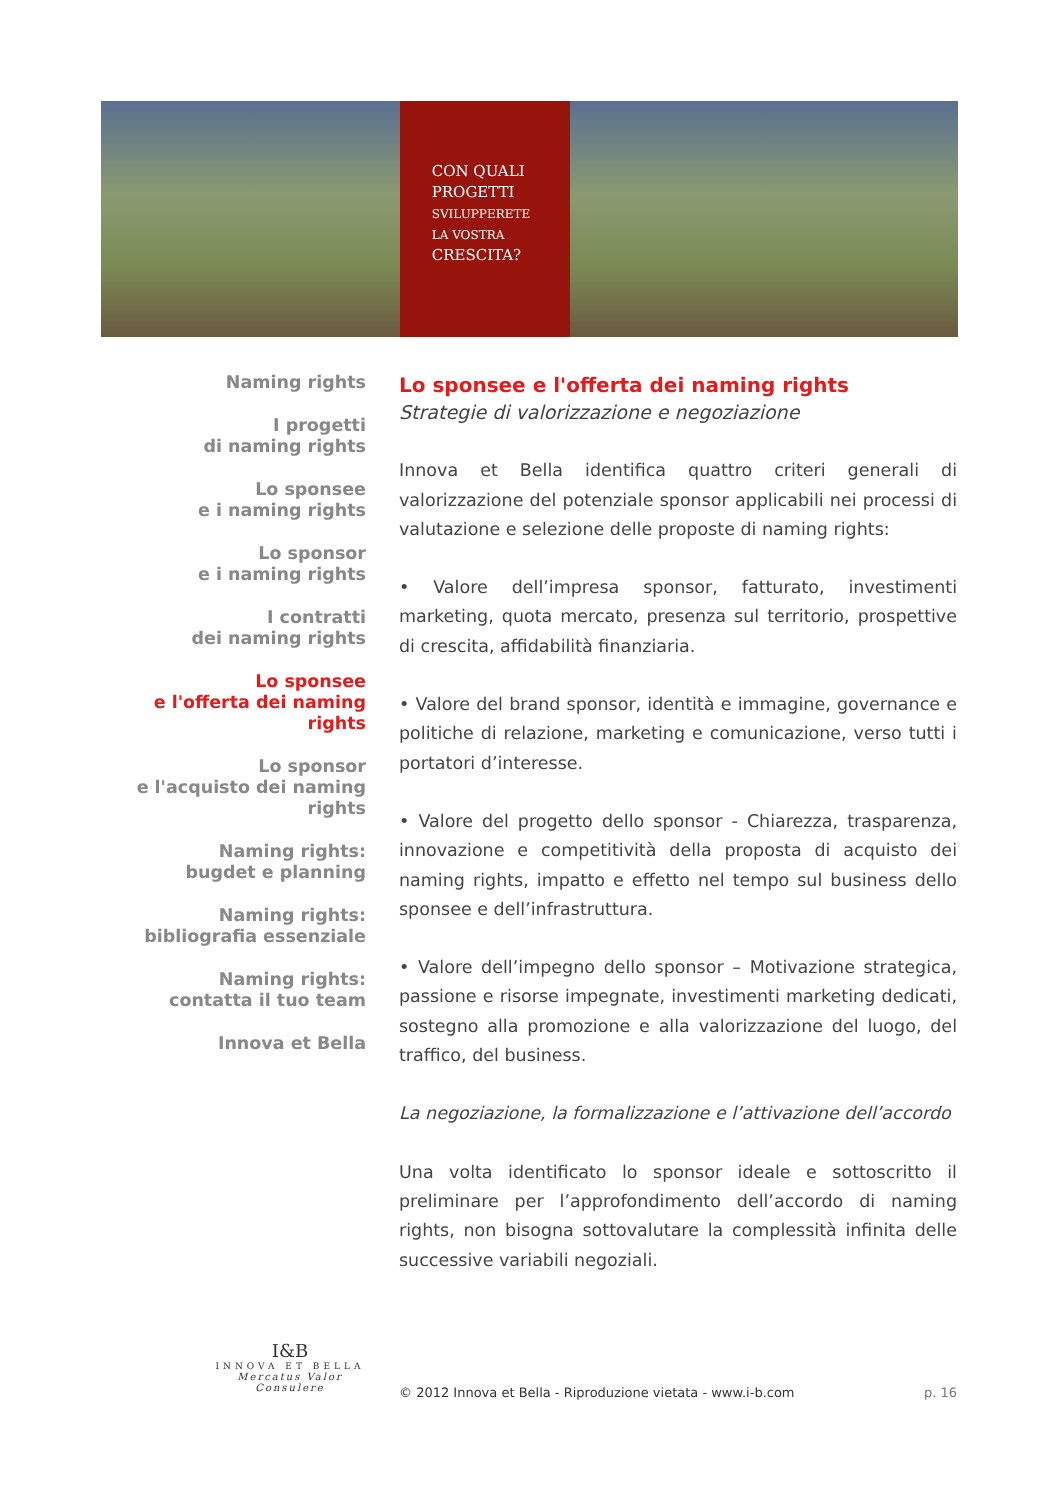CON QUALI
PROGETTI
SVILUPPERETE
LA VOSTRA
CRESCITA?
Naming rights
I progetti
di naming rights
Lo sponsee
e i naming rights
Lo sponsor
e i naming rights
I contratti
dei naming rights
Lo sponsee
e l'offerta dei naming rights
Lo sponsor
e l'acquisto dei naming rights
Naming rights:
bugdet e planning
Naming rights:
bibliografia essenziale
Naming rights:
contatta il tuo team
Innova et Bella
Lo sponsee e l'offerta dei naming rights
Strategie di valorizzazione e negoziazione
Innova et Bella identifica quattro criteri generali di valorizzazione del potenziale sponsor applicabili nei processi di valutazione e selezione delle proposte di naming rights:
• Valore dell’impresa sponsor, fatturato, investimenti marketing, quota mercato, presenza sul territorio, prospettive di crescita, affidabilità finanziaria.
• Valore del brand sponsor, identità e immagine, governance e politiche di relazione, marketing e comunicazione, verso tutti i portatori d’interesse.
• Valore del progetto dello sponsor - Chiarezza, trasparenza, innovazione e competitività della proposta di acquisto dei naming rights, impatto e effetto nel tempo sul business dello sponsee e dell’infrastruttura.
• Valore dell’impegno dello sponsor – Motivazione strategica, passione e risorse impegnate, investimenti marketing dedicati, sostegno alla promozione e alla valorizzazione del luogo, del traffico, del business.
La negoziazione, la formalizzazione e l’attivazione dell’accordo
Una volta identificato lo sponsor ideale e sottoscritto il preliminare per l’approfondimento dell’accordo di naming rights, non bisogna sottovalutare la complessità infinita delle successive variabili negoziali.
I&B
INNOVA ET BELLA
Mercatus Valor Consulere
© 2012 Innova et Bella - Riproduzione vietata - www.i-b.com p. 16